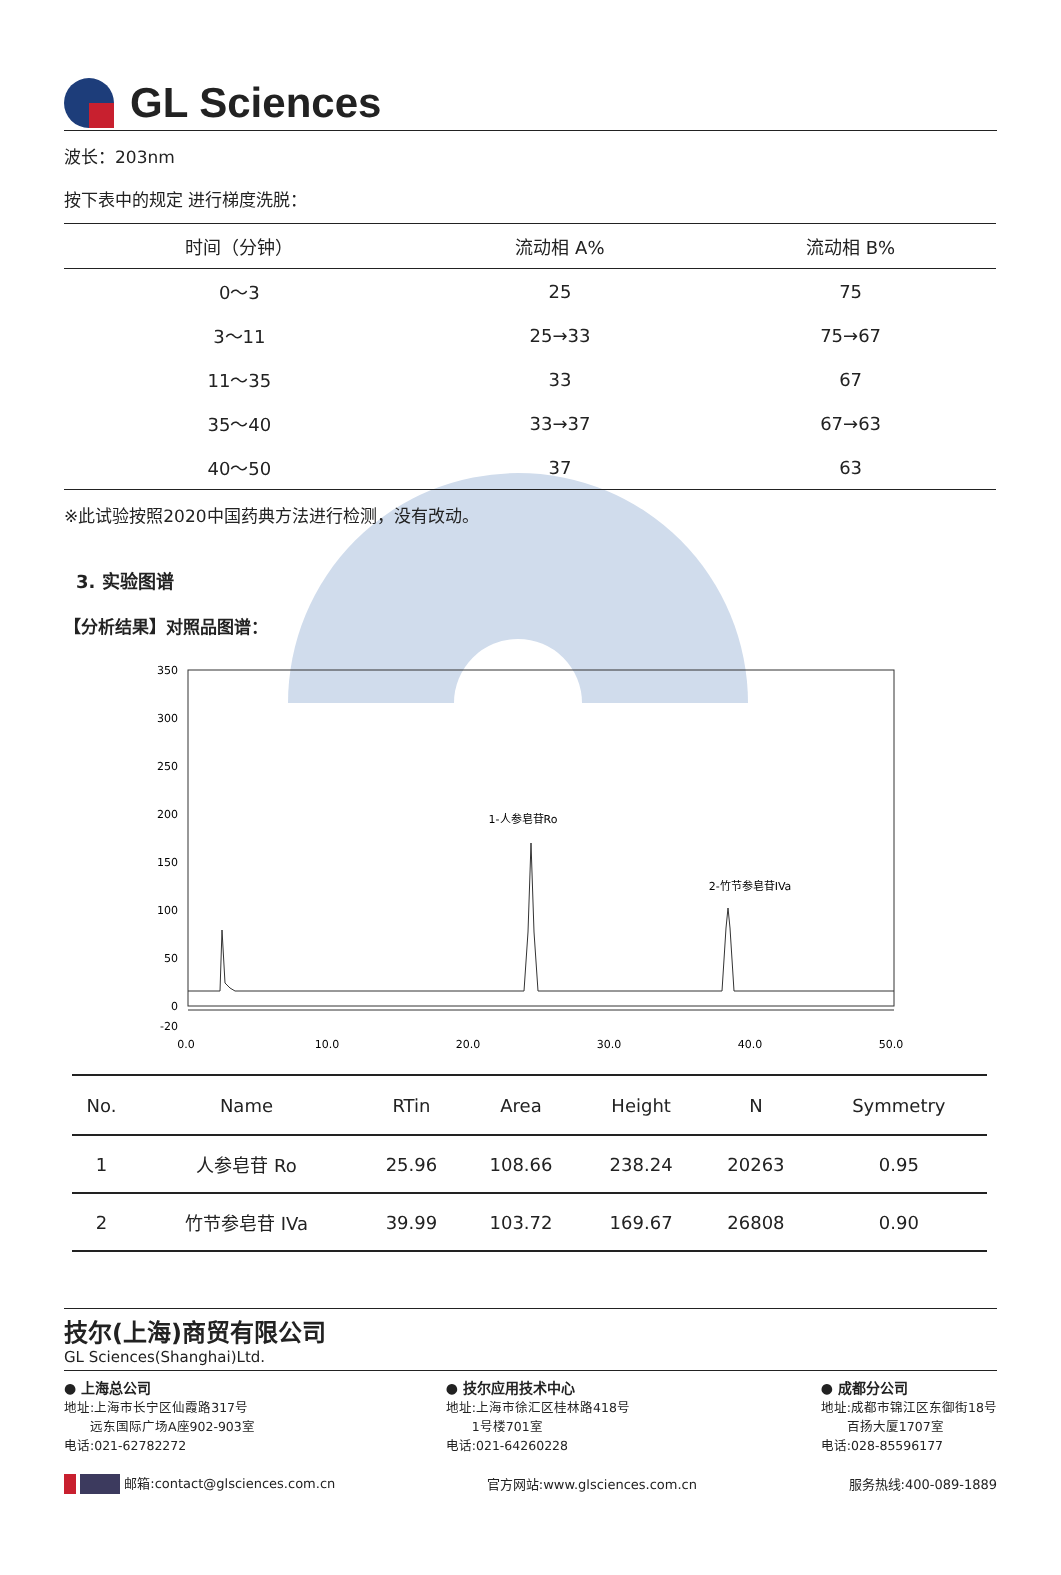GL Sciences
波长：203nm
按下表中的规定 进行梯度洗脱：
| 时间（分钟） | 流动相 A% | 流动相 B% |
| --- | --- | --- |
| 0～3 | 25 | 75 |
| 3～11 | 25→33 | 75→67 |
| 11～35 | 33 | 67 |
| 35～40 | 33→37 | 67→63 |
| 40～50 | 37 | 63 |
※此试验按照2020中国药典方法进行检测，没有改动。
3. 实验图谱
【分析结果】对照品图谱：
350
300
250
200
150
100
50
0
-20
0.0
10.0
20.0
30.0
40.0
50.0
1-人参皂苷Ro
2-竹节参皂苷IVa
| No. | Name | RTin | Area | Height | N | Symmetry |
| --- | --- | --- | --- | --- | --- | --- |
| 1 | 人参皂苷 Ro | 25.96 | 108.66 | 238.24 | 20263 | 0.95 |
| 2 | 竹节参皂苷 IVa | 39.99 | 103.72 | 169.67 | 26808 | 0.90 |
技尔(上海)商贸有限公司
GL Sciences(Shanghai)Ltd.
● 上海总公司
地址:上海市长宁区仙霞路317号
　　远东国际广场A座902-903室
电话:021-62782272
● 技尔应用技术中心
地址:上海市徐汇区桂林路418号
　　1号楼701室
电话:021-64260228
● 成都分公司
地址:成都市锦江区东御街18号
　　百扬大厦1707室
电话:028-85596177
邮箱:contact@glsciences.com.cn 官方网站:www.glsciences.com.cn 服务热线:400-089-1889